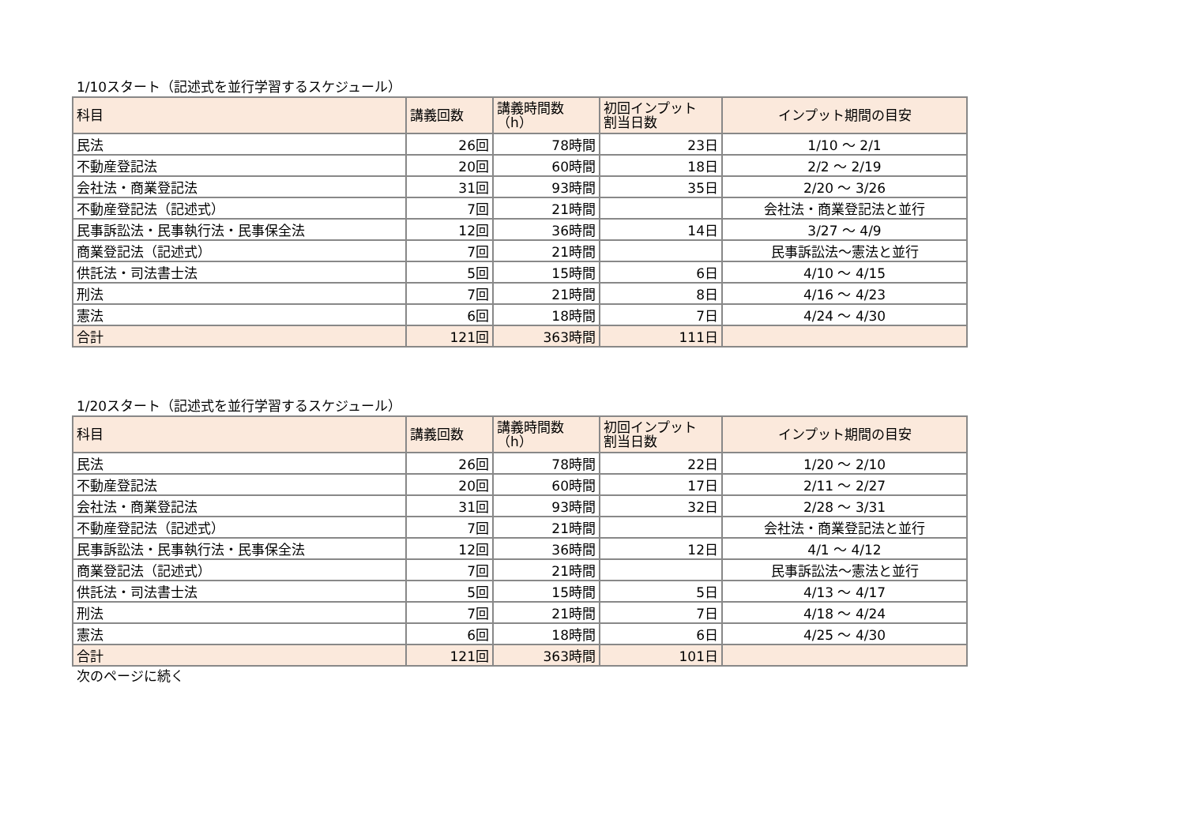1/10スタート（記述式を並行学習するスケジュール）
| 科目 | 講義回数 | 講義時間数 （h） | 初回インプット 割当日数 | インプット期間の目安 |
| --- | --- | --- | --- | --- |
| 民法 | 26回 | 78時間 | 23日 | 1/10 ～ 2/1 |
| 不動産登記法 | 20回 | 60時間 | 18日 | 2/2 ～ 2/19 |
| 会社法・商業登記法 | 31回 | 93時間 | 35日 | 2/20 ～ 3/26 |
| 不動産登記法（記述式） | 7回 | 21時間 | | 会社法・商業登記法と並行 |
| 民事訴訟法・民事執行法・民事保全法 | 12回 | 36時間 | 14日 | 3/27 ～ 4/9 |
| 商業登記法（記述式） | 7回 | 21時間 | | 民事訴訟法～憲法と並行 |
| 供託法・司法書士法 | 5回 | 15時間 | 6日 | 4/10 ～ 4/15 |
| 刑法 | 7回 | 21時間 | 8日 | 4/16 ～ 4/23 |
| 憲法 | 6回 | 18時間 | 7日 | 4/24 ～ 4/30 |
| 合計 | 121回 | 363時間 | 111日 | |
1/20スタート（記述式を並行学習するスケジュール）
| 科目 | 講義回数 | 講義時間数 （h） | 初回インプット 割当日数 | インプット期間の目安 |
| --- | --- | --- | --- | --- |
| 民法 | 26回 | 78時間 | 22日 | 1/20 ～ 2/10 |
| 不動産登記法 | 20回 | 60時間 | 17日 | 2/11 ～ 2/27 |
| 会社法・商業登記法 | 31回 | 93時間 | 32日 | 2/28 ～ 3/31 |
| 不動産登記法（記述式） | 7回 | 21時間 | | 会社法・商業登記法と並行 |
| 民事訴訟法・民事執行法・民事保全法 | 12回 | 36時間 | 12日 | 4/1 ～ 4/12 |
| 商業登記法（記述式） | 7回 | 21時間 | | 民事訴訟法～憲法と並行 |
| 供託法・司法書士法 | 5回 | 15時間 | 5日 | 4/13 ～ 4/17 |
| 刑法 | 7回 | 21時間 | 7日 | 4/18 ～ 4/24 |
| 憲法 | 6回 | 18時間 | 6日 | 4/25 ～ 4/30 |
| 合計 | 121回 | 363時間 | 101日 | |
次のページに続く